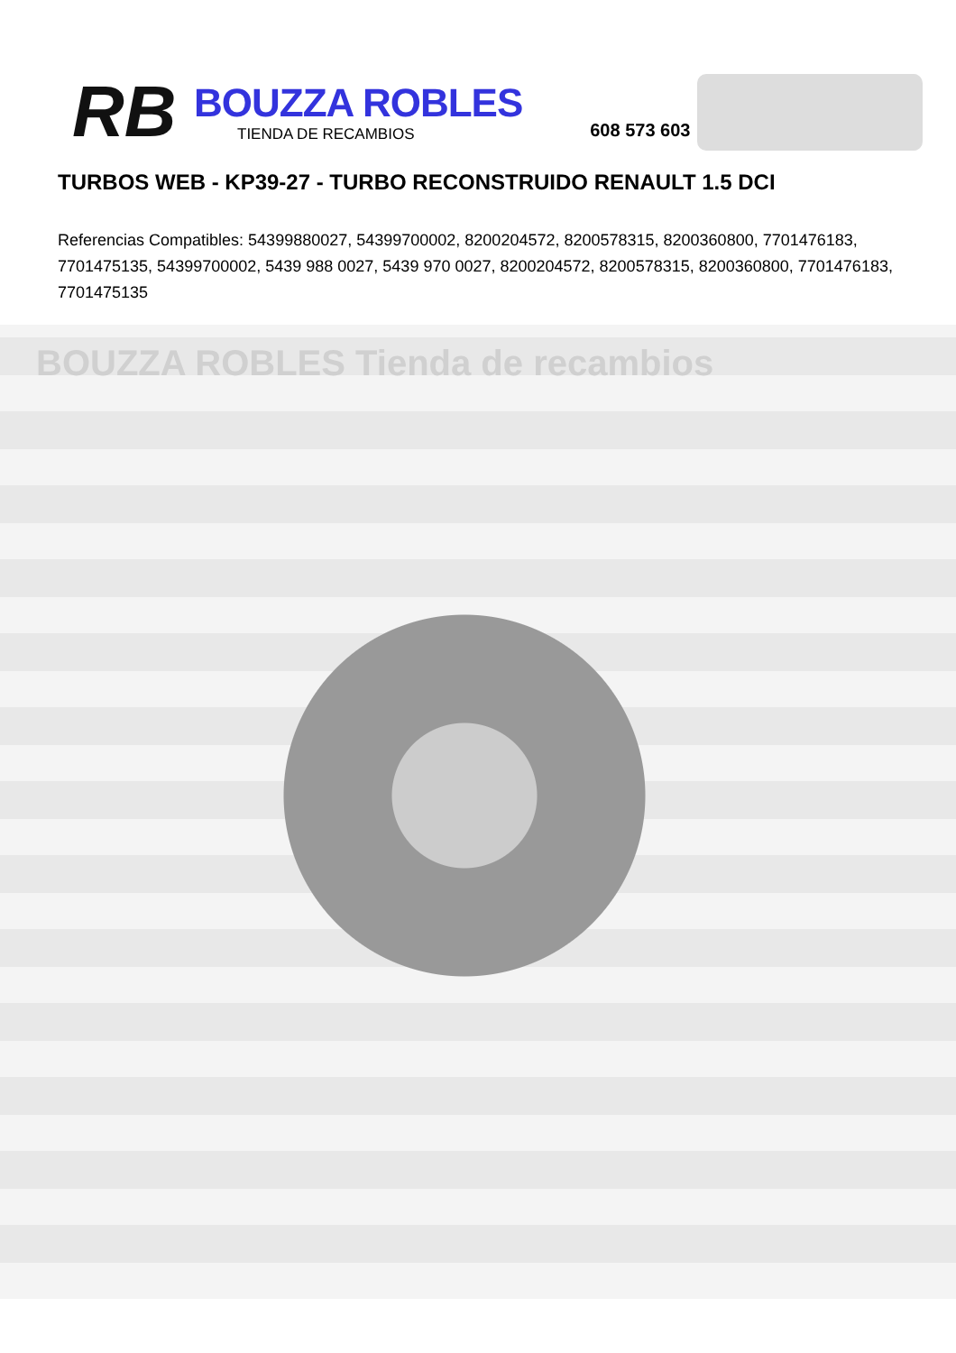RB
BOUZZA ROBLES
TIENDA DE RECAMBIOS
608 573 603
TURBOS WEB - KP39-27 - TURBO RECONSTRUIDO RENAULT 1.5 DCI
Referencias Compatibles: 54399880027, 54399700002, 8200204572, 8200578315, 8200360800, 7701476183, 7701475135, 54399700002, 5439 988 0027, 5439 970 0027, 8200204572, 8200578315, 8200360800, 7701476183, 7701475135
BOUZZA ROBLES Tienda de recambios